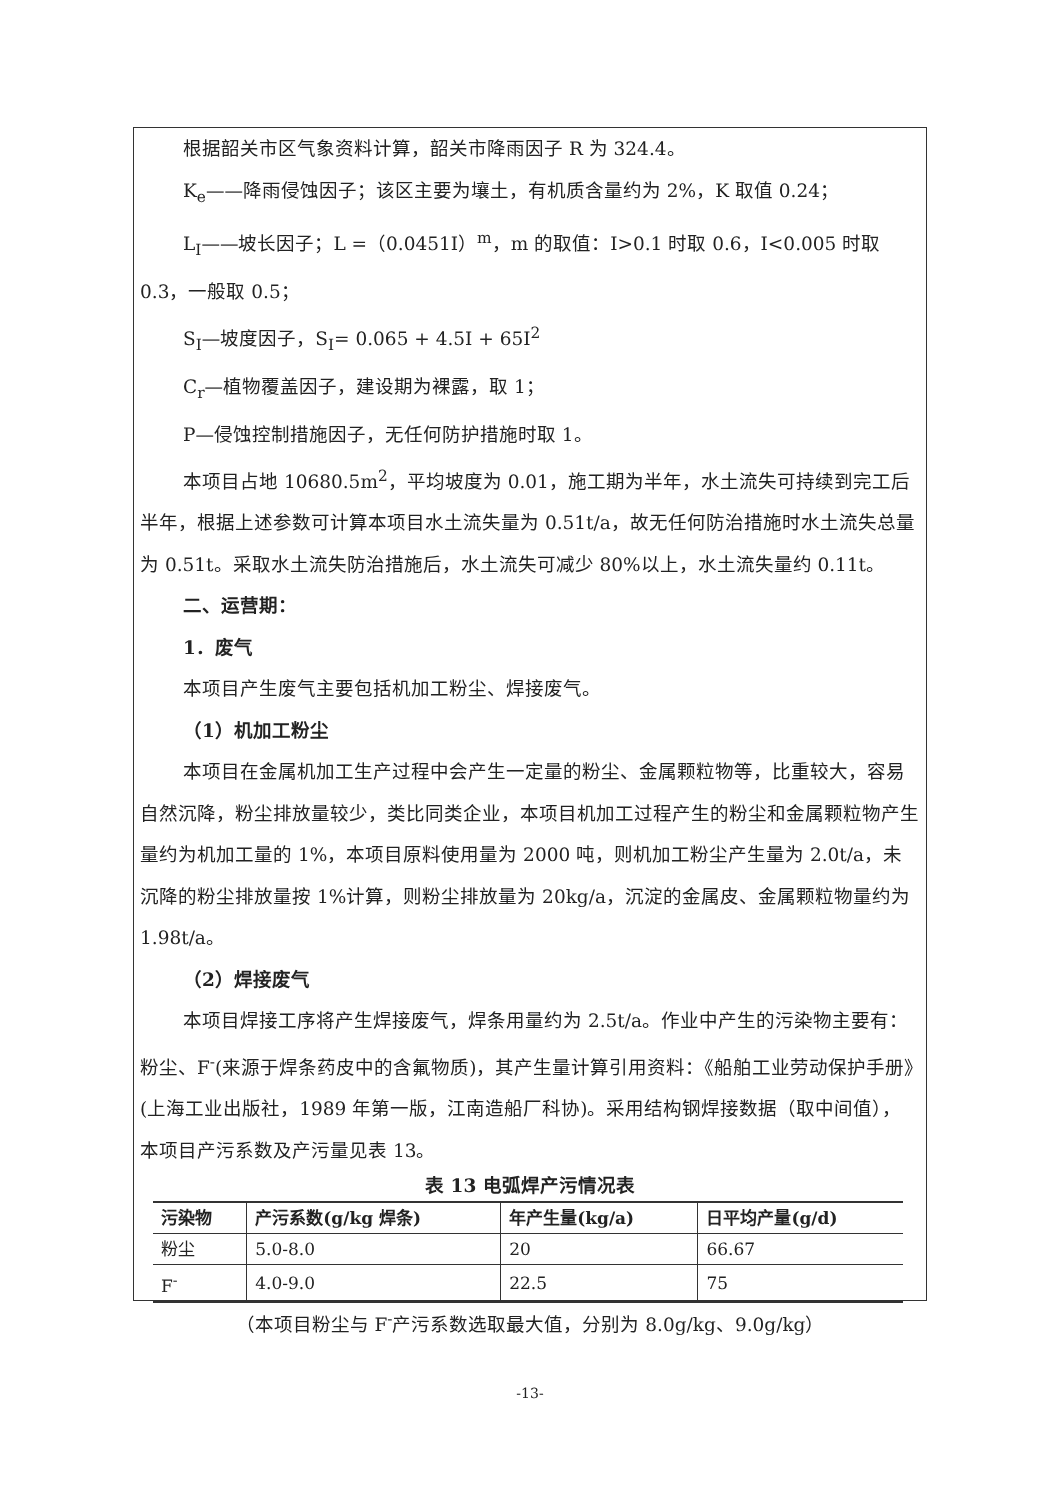根据韶关市区气象资料计算，韶关市降雨因子 R 为 324.4。
K<sub>e</sub>——降雨侵蚀因子；该区主要为壤土，有机质含量约为 2%，K 取值 0.24；
L<sub>I</sub>——坡长因子；L =（0.0451I）<sup>m</sup>，m 的取值：I>0.1 时取 0.6，I<0.005 时取 0.3，一般取 0.5；
S<sub>I</sub>—坡度因子，S<sub>I</sub>= 0.065 + 4.5I + 65I<sup>2</sup>
C<sub>r</sub>—植物覆盖因子，建设期为裸露，取 1；
P—侵蚀控制措施因子，无任何防护措施时取 1。
本项目占地 10680.5m<sup>2</sup>，平均坡度为 0.01，施工期为半年，水土流失可持续到完工后半年，根据上述参数可计算本项目水土流失量为 0.51t/a，故无任何防治措施时水土流失总量为 0.51t。采取水土流失防治措施后，水土流失可减少 80%以上，水土流失量约 0.11t。
二、运营期：
1．废气
本项目产生废气主要包括机加工粉尘、焊接废气。
（1）机加工粉尘
本项目在金属机加工生产过程中会产生一定量的粉尘、金属颗粒物等，比重较大，容易自然沉降，粉尘排放量较少，类比同类企业，本项目机加工过程产生的粉尘和金属颗粒物产生量约为机加工量的 1%，本项目原料使用量为 2000 吨，则机加工粉尘产生量为 2.0t/a，未沉降的粉尘排放量按 1%计算，则粉尘排放量为 20kg/a，沉淀的金属皮、金属颗粒物量约为 1.98t/a。
（2）焊接废气
本项目焊接工序将产生焊接废气，焊条用量约为 2.5t/a。作业中产生的污染物主要有：粉尘、F<sup>-</sup>(来源于焊条药皮中的含氟物质)，其产生量计算引用资料：《船舶工业劳动保护手册》(上海工业出版社，1989 年第一版，江南造船厂科协)。采用结构钢焊接数据（取中间值），本项目产污系数及产污量见表 13。
表 13 电弧焊产污情况表
| 污染物 | 产污系数(g/kg 焊条) | 年产生量(kg/a) | 日平均产量(g/d) |
| --- | --- | --- | --- |
| 粉尘 | 5.0-8.0 | 20 | 66.67 |
| F<sup>-</sup> | 4.0-9.0 | 22.5 | 75 |
（本项目粉尘与 F<sup>-</sup>产污系数选取最大值，分别为 8.0g/kg、9.0g/kg）
-13-